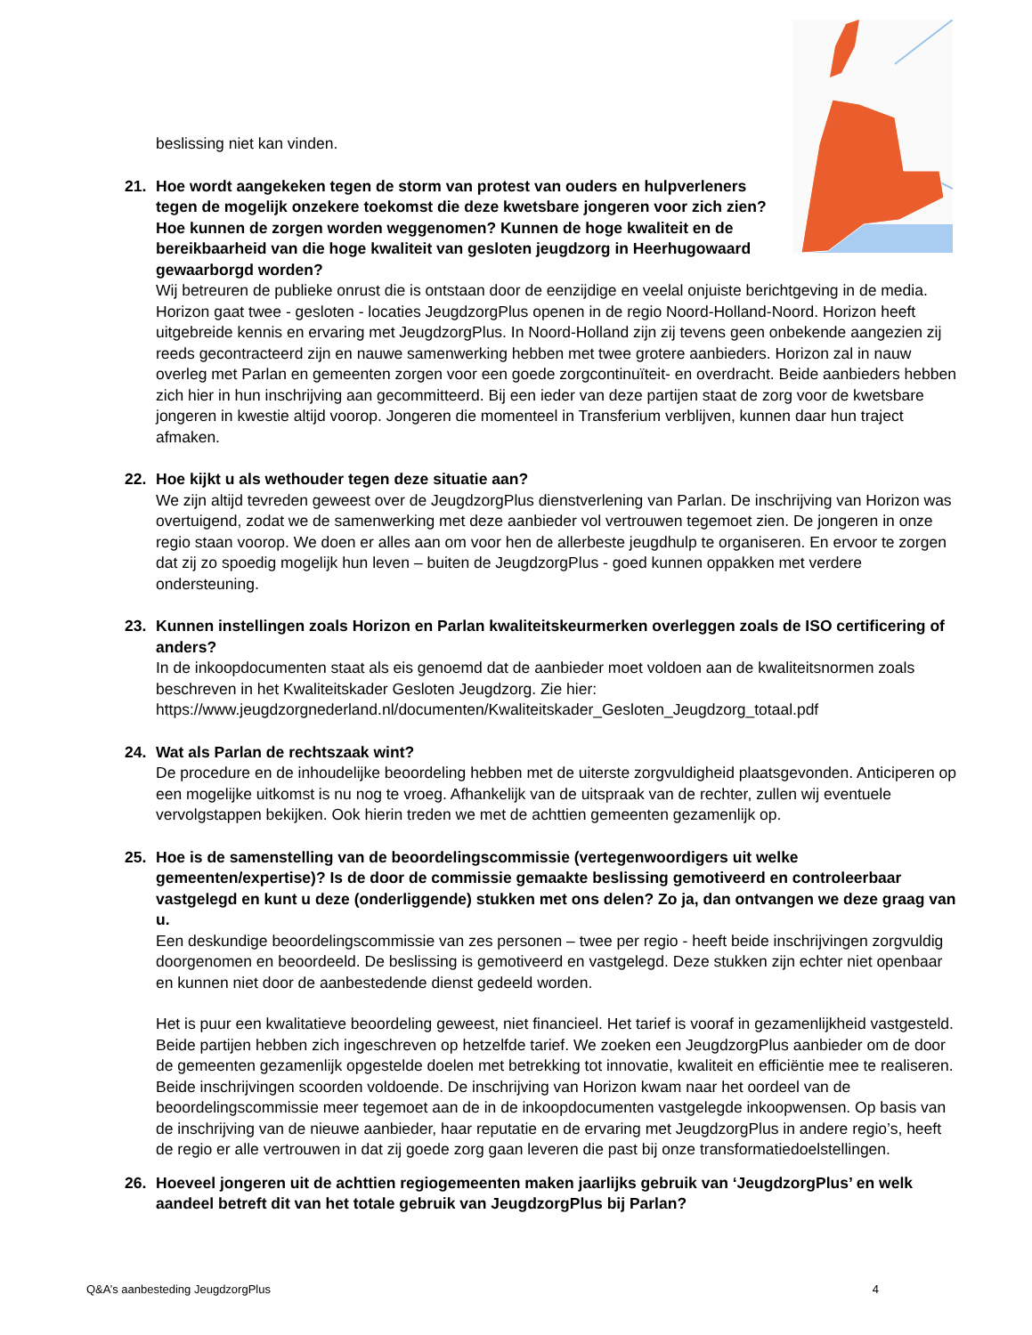beslissing niet kan vinden.
21. Hoe wordt aangekeken tegen de storm van protest van ouders en hulpverleners tegen de mogelijk onzekere toekomst die deze kwetsbare jongeren voor zich zien? Hoe kunnen de zorgen worden weggenomen? Kunnen de hoge kwaliteit en de bereikbaarheid van die hoge kwaliteit van gesloten jeugdzorg in Heerhugowaard gewaarborgd worden?
Wij betreuren de publieke onrust die is ontstaan door de eenzijdige en veelal onjuiste berichtgeving in de media. Horizon gaat twee - gesloten - locaties JeugdzorgPlus openen in de regio Noord-Holland-Noord. Horizon heeft uitgebreide kennis en ervaring met JeugdzorgPlus. In Noord-Holland zijn zij tevens geen onbekende aangezien zij reeds gecontracteerd zijn en nauwe samenwerking hebben met twee grotere aanbieders. Horizon zal in nauw overleg met Parlan en gemeenten zorgen voor een goede zorgcontinuïteit- en overdracht. Beide aanbieders hebben zich hier in hun inschrijving aan gecommitteerd. Bij een ieder van deze partijen staat de zorg voor de kwetsbare jongeren in kwestie altijd voorop. Jongeren die momenteel in Transferium verblijven, kunnen daar hun traject afmaken.
22. Hoe kijkt u als wethouder tegen deze situatie aan?
We zijn altijd tevreden geweest over de JeugdzorgPlus dienstverlening van Parlan. De inschrijving van Horizon was overtuigend, zodat we de samenwerking met deze aanbieder vol vertrouwen tegemoet zien. De jongeren in onze regio staan voorop. We doen er alles aan om voor hen de allerbeste jeugdhulp te organiseren. En ervoor te zorgen dat zij zo spoedig mogelijk hun leven – buiten de JeugdzorgPlus - goed kunnen oppakken met verdere ondersteuning.
23. Kunnen instellingen zoals Horizon en Parlan kwaliteitskeurmerken overleggen zoals de ISO certificering of anders?
In de inkoopdocumenten staat als eis genoemd dat de aanbieder moet voldoen aan de kwaliteitsnormen zoals beschreven in het Kwaliteitskader Gesloten Jeugdzorg. Zie hier:
https://www.jeugdzorgnederland.nl/documenten/Kwaliteitskader_Gesloten_Jeugdzorg_totaal.pdf
24. Wat als Parlan de rechtszaak wint?
De procedure en de inhoudelijke beoordeling hebben met de uiterste zorgvuldigheid plaatsgevonden. Anticiperen op een mogelijke uitkomst is nu nog te vroeg. Afhankelijk van de uitspraak van de rechter, zullen wij eventuele vervolgstappen bekijken. Ook hierin treden we met de achttien gemeenten gezamenlijk op.
25. Hoe is de samenstelling van de beoordelingscommissie (vertegenwoordigers uit welke gemeenten/expertise)? Is de door de commissie gemaakte beslissing gemotiveerd en controleerbaar vastgelegd en kunt u deze (onderliggende) stukken met ons delen? Zo ja, dan ontvangen we deze graag van u.
Een deskundige beoordelingscommissie van zes personen – twee per regio - heeft beide inschrijvingen zorgvuldig doorgenomen en beoordeeld. De beslissing is gemotiveerd en vastgelegd. Deze stukken zijn echter niet openbaar en kunnen niet door de aanbestedende dienst gedeeld worden.
Het is puur een kwalitatieve beoordeling geweest, niet financieel. Het tarief is vooraf in gezamenlijkheid vastgesteld. Beide partijen hebben zich ingeschreven op hetzelfde tarief. We zoeken een JeugdzorgPlus aanbieder om de door de gemeenten gezamenlijk opgestelde doelen met betrekking tot innovatie, kwaliteit en efficiëntie mee te realiseren. Beide inschrijvingen scoorden voldoende. De inschrijving van Horizon kwam naar het oordeel van de beoordelingscommissie meer tegemoet aan de in de inkoopdocumenten vastgelegde inkoopwensen. Op basis van de inschrijving van de nieuwe aanbieder, haar reputatie en de ervaring met JeugdzorgPlus in andere regio’s, heeft de regio er alle vertrouwen in dat zij goede zorg gaan leveren die past bij onze transformatiedoelstellingen.
26. Hoeveel jongeren uit de achttien regiogemeenten maken jaarlijks gebruik van ‘JeugdzorgPlus’ en welk aandeel betreft dit van het totale gebruik van JeugdzorgPlus bij Parlan?
Q&A’s aanbesteding JeugdzorgPlus 4